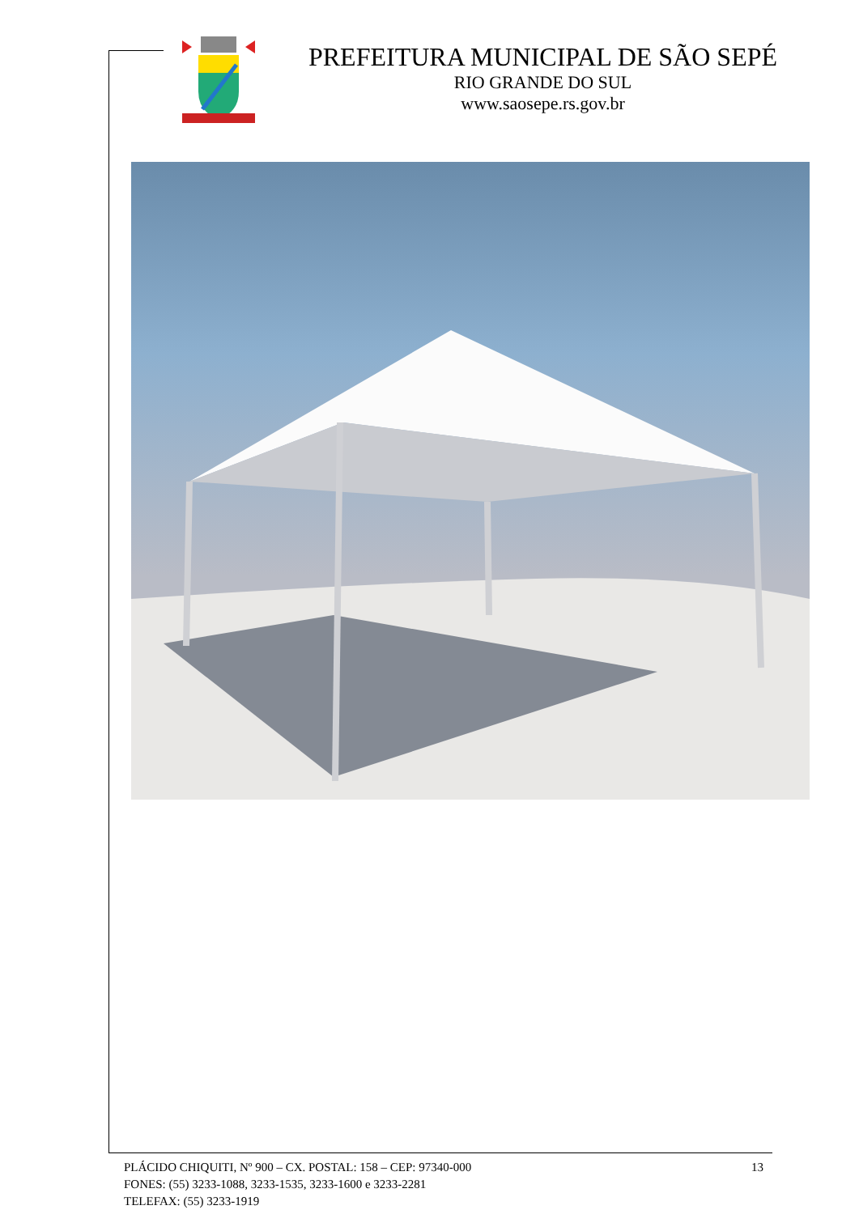PREFEITURA MUNICIPAL DE SÃO SEPÉ
RIO GRANDE DO SUL
www.saosepe.rs.gov.br
13
PLÁCIDO CHIQUITI, Nº 900 – CX. POSTAL: 158 – CEP: 97340-000
FONES: (55) 3233-1088, 3233-1535, 3233-1600 e 3233-2281
TELEFAX: (55) 3233-1919